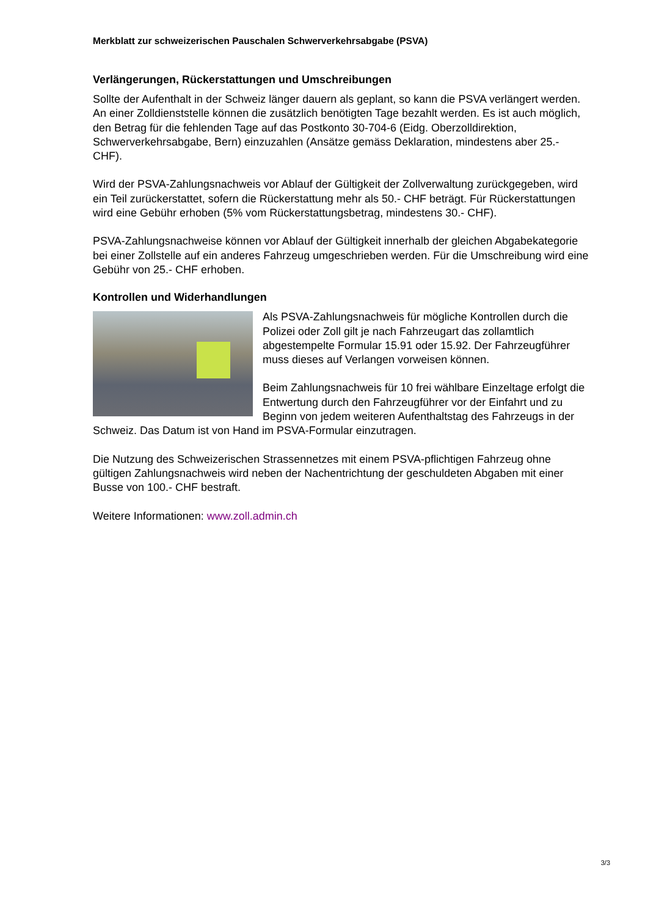Merkblatt zur schweizerischen Pauschalen Schwerverkehrsabgabe (PSVA)
Verlängerungen, Rückerstattungen und Umschreibungen
Sollte der Aufenthalt in der Schweiz länger dauern als geplant, so kann die PSVA verlängert werden. An einer Zolldienststelle können die zusätzlich benötigten Tage bezahlt werden. Es ist auch möglich, den Betrag für die fehlenden Tage auf das Postkonto 30-704-6 (Eidg. Oberzolldirektion, Schwerverkehrsabgabe, Bern) einzuzahlen (Ansätze gemäss Deklaration, mindestens aber 25.- CHF).
Wird der PSVA-Zahlungsnachweis vor Ablauf der Gültigkeit der Zollverwaltung zurückgegeben, wird ein Teil zurückerstattet, sofern die Rückerstattung mehr als 50.- CHF beträgt. Für Rückerstattungen wird eine Gebühr erhoben (5% vom Rückerstattungsbetrag, mindestens 30.- CHF).
PSVA-Zahlungsnachweise können vor Ablauf der Gültigkeit innerhalb der gleichen Abgabekategorie bei einer Zollstelle auf ein anderes Fahrzeug umgeschrieben werden. Für die Umschreibung wird eine Gebühr von 25.- CHF erhoben.
Kontrollen und Widerhandlungen
Als PSVA-Zahlungsnachweis für mögliche Kontrollen durch die Polizei oder Zoll gilt je nach Fahrzeugart das zollamtlich abgestempelte Formular 15.91 oder 15.92. Der Fahrzeugführer muss dieses auf Verlangen vorweisen können.
Beim Zahlungsnachweis für 10 frei wählbare Einzeltage erfolgt die Entwertung durch den Fahrzeugführer vor der Einfahrt und zu Beginn von jedem weiteren Aufenthaltstag des Fahrzeugs in der Schweiz. Das Datum ist von Hand im PSVA-Formular einzutragen.
Die Nutzung des Schweizerischen Strassennetzes mit einem PSVA-pflichtigen Fahrzeug ohne gültigen Zahlungsnachweis wird neben der Nachentrichtung der geschuldeten Abgaben mit einer Busse von 100.- CHF bestraft.
Weitere Informationen: www.zoll.admin.ch
3/3